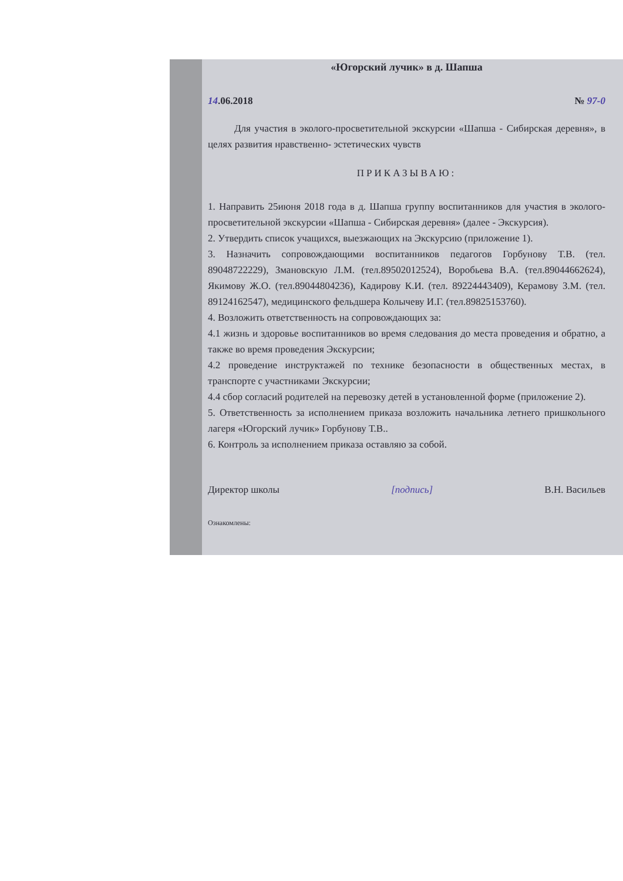«Югорский лучик» в д. Шапша
14.06.2018 № 97-0
Для участия в эколого-просветительной экскурсии «Шапша - Сибирская деревня», в целях развития нравственно- эстетических чувств
ПРИКАЗЫВАЮ:
1. Направить 25июня 2018 года в д. Шапша группу воспитанников для участия в эколого-просветительной экскурсии «Шапша - Сибирская деревня» (далее - Экскурсия).
2. Утвердить список учащихся, выезжающих на Экскурсию (приложение 1).
3. Назначить сопровождающими воспитанников педагогов Горбунову Т.В. (тел. 89048722229), Змановскую Л.М. (тел.89502012524), Воробьева В.А. (тел.89044662624), Якимову Ж.О. (тел.89044804236), Кадирову К.И. (тел. 89224443409), Керамову З.М. (тел. 89124162547), медицинского фельдшера Колычеву И.Г. (тел.89825153760).
4. Возложить ответственность на сопровождающих за:
4.1 жизнь и здоровье воспитанников во время следования до места проведения и обратно, а также во время проведения Экскурсии;
4.2 проведение инструктажей по технике безопасности в общественных местах, в транспорте с участниками Экскурсии;
4.4 сбор согласий родителей на перевозку детей в установленной форме (приложение 2).
5. Ответственность за исполнением приказа возложить начальника летнего пришкольного лагеря «Югорский лучик» Горбунову Т.В..
6. Контроль за исполнением приказа оставляю за собой.
Директор школы [подпись] В.Н. Васильев
Ознакомлены: